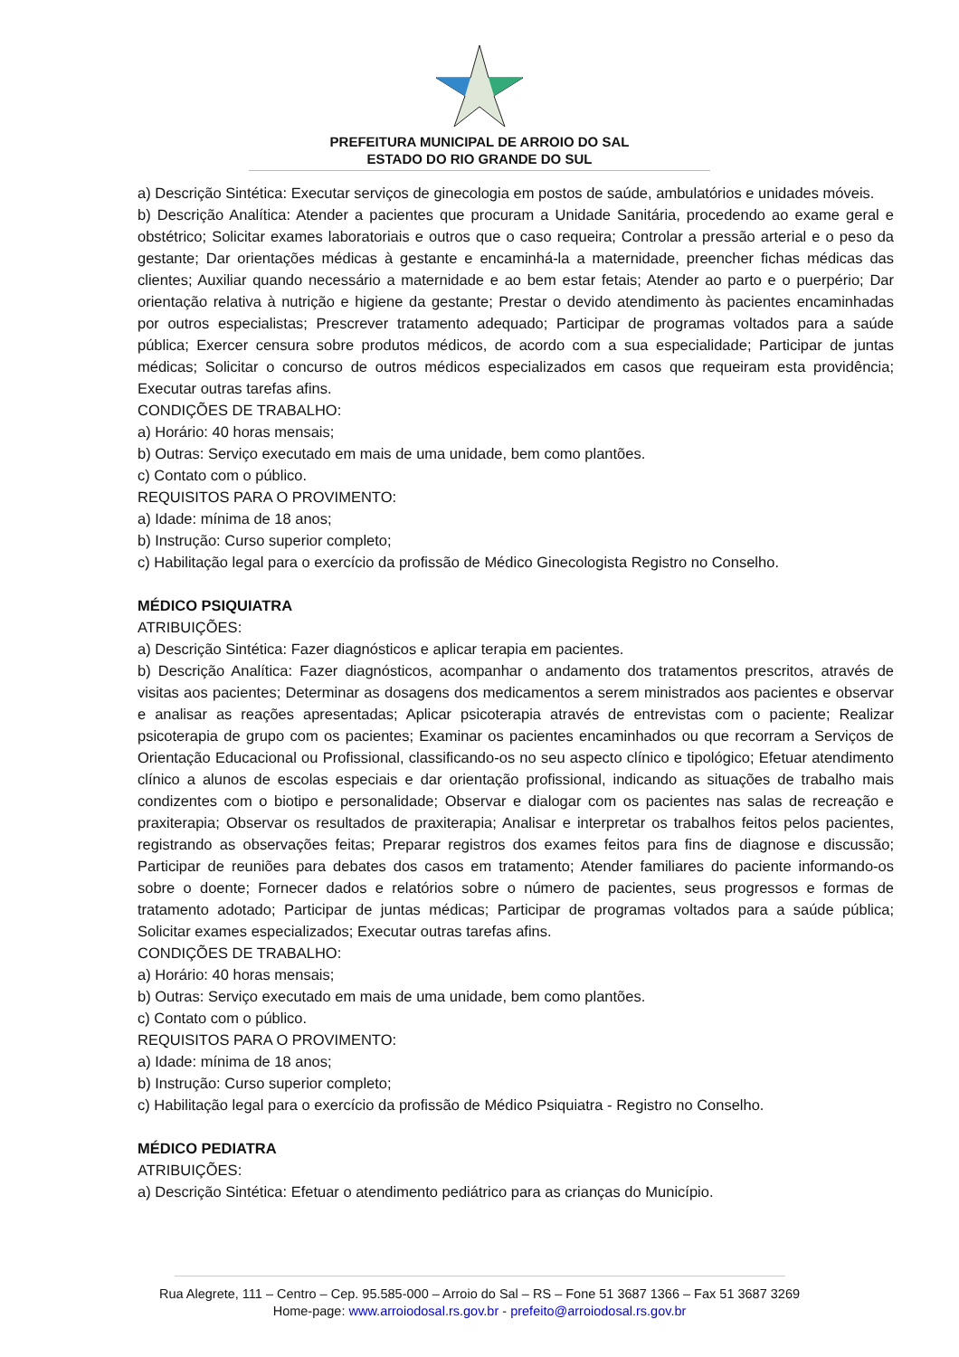PREFEITURA MUNICIPAL DE ARROIO DO SAL
ESTADO DO RIO GRANDE DO SUL
a) Descrição Sintética: Executar serviços de ginecologia em postos de saúde, ambulatórios e unidades móveis.
b) Descrição Analítica: Atender a pacientes que procuram a Unidade Sanitária, procedendo ao exame geral e obstétrico; Solicitar exames laboratoriais e outros que o caso requeira; Controlar a pressão arterial e o peso da gestante; Dar orientações médicas à gestante e encaminhá-la a maternidade, preencher fichas médicas das clientes; Auxiliar quando necessário a maternidade e ao bem estar fetais; Atender ao parto e o puerpério; Dar orientação relativa à nutrição e higiene da gestante; Prestar o devido atendimento às pacientes encaminhadas por outros especialistas; Prescrever tratamento adequado; Participar de programas voltados para a saúde pública; Exercer censura sobre produtos médicos, de acordo com a sua especialidade; Participar de juntas médicas; Solicitar o concurso de outros médicos especializados em casos que requeiram esta providência; Executar outras tarefas afins.
CONDIÇÕES DE TRABALHO:
a) Horário: 40 horas mensais;
b) Outras: Serviço executado em mais de uma unidade, bem como plantões.
c) Contato com o público.
REQUISITOS PARA O PROVIMENTO:
a) Idade: mínima de 18 anos;
b) Instrução: Curso superior completo;
c) Habilitação legal para o exercício da profissão de Médico Ginecologista Registro no Conselho.
MÉDICO PSIQUIATRA
ATRIBUIÇÕES:
a) Descrição Sintética: Fazer diagnósticos e aplicar terapia em pacientes.
b) Descrição Analítica: Fazer diagnósticos, acompanhar o andamento dos tratamentos prescritos, através de visitas aos pacientes; Determinar as dosagens dos medicamentos a serem ministrados aos pacientes e observar e analisar as reações apresentadas; Aplicar psicoterapia através de entrevistas com o paciente; Realizar psicoterapia de grupo com os pacientes; Examinar os pacientes encaminhados ou que recorram a Serviços de Orientação Educacional ou Profissional, classificando-os no seu aspecto clínico e tipológico; Efetuar atendimento clínico a alunos de escolas especiais e dar orientação profissional, indicando as situações de trabalho mais condizentes com o biotipo e personalidade; Observar e dialogar com os pacientes nas salas de recreação e praxiterapia; Observar os resultados de praxiterapia; Analisar e interpretar os trabalhos feitos pelos pacientes, registrando as observações feitas; Preparar registros dos exames feitos para fins de diagnose e discussão; Participar de reuniões para debates dos casos em tratamento; Atender familiares do paciente informando-os sobre o doente; Fornecer dados e relatórios sobre o número de pacientes, seus progressos e formas de tratamento adotado; Participar de juntas médicas; Participar de programas voltados para a saúde pública; Solicitar exames especializados; Executar outras tarefas afins.
CONDIÇÕES DE TRABALHO:
a) Horário: 40 horas mensais;
b) Outras: Serviço executado em mais de uma unidade, bem como plantões.
c) Contato com o público.
REQUISITOS PARA O PROVIMENTO:
a) Idade: mínima de 18 anos;
b) Instrução: Curso superior completo;
c) Habilitação legal para o exercício da profissão de Médico Psiquiatra - Registro no Conselho.
MÉDICO PEDIATRA
ATRIBUIÇÕES:
a) Descrição Sintética: Efetuar o atendimento pediátrico para as crianças do Município.
Rua Alegrete, 111 – Centro – Cep. 95.585-000 – Arroio do Sal – RS – Fone 51 3687 1366 – Fax 51 3687 3269
Home-page: www.arroiodosal.rs.gov.br - prefeito@arroiodosal.rs.gov.br